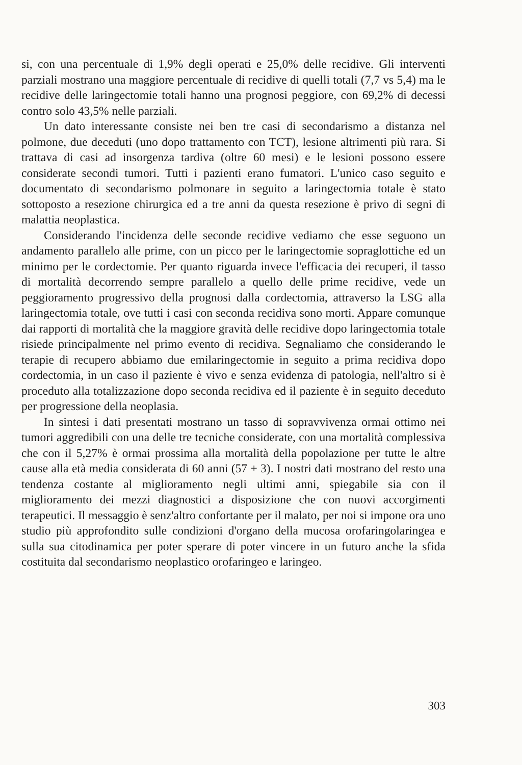si, con una percentuale di 1,9% degli operati e 25,0% delle recidive. Gli interventi parziali mostrano una maggiore percentuale di recidive di quelli totali (7,7 vs 5,4) ma le recidive delle laringectomie totali hanno una prognosi peggiore, con 69,2% di decessi contro solo 43,5% nelle parziali.
Un dato interessante consiste nei ben tre casi di secondarismo a distanza nel polmone, due deceduti (uno dopo trattamento con TCT), lesione altrimenti più rara. Si trattava di casi ad insorgenza tardiva (oltre 60 mesi) e le lesioni possono essere considerate secondi tumori. Tutti i pazienti erano fumatori. L'unico caso seguito e documentato di secondarismo polmonare in seguito a laringectomia totale è stato sottoposto a resezione chirurgica ed a tre anni da questa resezione è privo di segni di malattia neoplastica.
Considerando l'incidenza delle seconde recidive vediamo che esse seguono un andamento parallelo alle prime, con un picco per le laringectomie sopraglottiche ed un minimo per le cordectomie. Per quanto riguarda invece l'efficacia dei recuperi, il tasso di mortalità decorrendo sempre parallelo a quello delle prime recidive, vede un peggioramento progressivo della prognosi dalla cordectomia, attraverso la LSG alla laringectomia totale, ove tutti i casi con seconda recidiva sono morti. Appare comunque dai rapporti di mortalità che la maggiore gravità delle recidive dopo laringectomia totale risiede principalmente nel primo evento di recidiva. Segnaliamo che considerando le terapie di recupero abbiamo due emilaringectomie in seguito a prima recidiva dopo cordectomia, in un caso il paziente è vivo e senza evidenza di patologia, nell'altro si è proceduto alla totalizzazione dopo seconda recidiva ed il paziente è in seguito deceduto per progressione della neoplasia.
In sintesi i dati presentati mostrano un tasso di sopravvivenza ormai ottimo nei tumori aggredibili con una delle tre tecniche considerate, con una mortalità complessiva che con il 5,27% è ormai prossima alla mortalità della popolazione per tutte le altre cause alla età media considerata di 60 anni (57 + 3). I nostri dati mostrano del resto una tendenza costante al miglioramento negli ultimi anni, spiegabile sia con il miglioramento dei mezzi diagnostici a disposizione che con nuovi accorgimenti terapeutici. Il messaggio è senz'altro confortante per il malato, per noi si impone ora uno studio più approfondito sulle condizioni d'organo della mucosa orofaringolaringea e sulla sua citodinamica per poter sperare di poter vincere in un futuro anche la sfida costituita dal secondarismo neoplastico orofaringeo e laringeo.
303